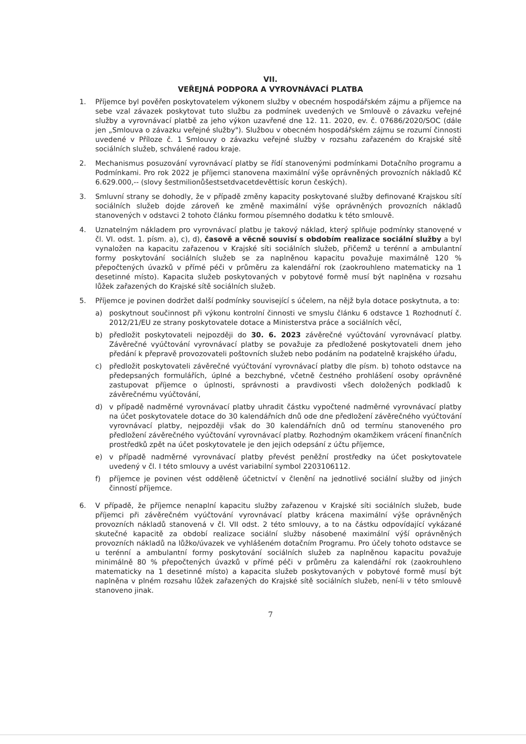VII.
VEŘEJNÁ PODPORA A VYROVNÁVACÍ PLATBA
1. Příjemce byl pověřen poskytovatelem výkonem služby v obecném hospodářském zájmu a příjemce na sebe vzal závazek poskytovat tuto službu za podmínek uvedených ve Smlouvě o závazku veřejné služby a vyrovnávací platbě za jeho výkon uzavřené dne 12. 11. 2020, ev. č. 07686/2020/SOC (dále jen „Smlouva o závazku veřejné služby"). Službou v obecném hospodářském zájmu se rozumí činnosti uvedené v Příloze č. 1 Smlouvy o závazku veřejné služby v rozsahu zařazeném do Krajské sítě sociálních služeb, schválené radou kraje.
2. Mechanismus posuzování vyrovnávací platby se řídí stanovenými podmínkami Dotačního programu a Podmínkami. Pro rok 2022 je příjemci stanovena maximální výše oprávněných provozních nákladů Kč 6.629.000,-- (slovy šestmilionůšestsetdvacetdevěttisíc korun českých).
3. Smluvní strany se dohodly, že v případě změny kapacity poskytované služby definované Krajskou sítí sociálních služeb dojde zároveň ke změně maximální výše oprávněných provozních nákladů stanovených v odstavci 2 tohoto článku formou písemného dodatku k této smlouvě.
4. Uznatelným nákladem pro vyrovnávací platbu je takový náklad, který splňuje podmínky stanovené v čl. VI. odst. 1. písm. a), c), d), časově a věcně souvisí s obdobím realizace sociální služby a byl vynaložen na kapacitu zařazenou v Krajské síti sociálních služeb, přičemž u terénní a ambulantní formy poskytování sociálních služeb se za naplněnou kapacitu považuje maximálně 120 % přepočtených úvazků v přímé péči v průměru za kalendářní rok (zaokrouhleno matematicky na 1 desetinné místo). Kapacita služeb poskytovaných v pobytové formě musí být naplněna v rozsahu lůžek zařazených do Krajské sítě sociálních služeb.
5. Příjemce je povinen dodržet další podmínky související s účelem, na nějž byla dotace poskytnuta, a to:
a) poskytnout součinnost při výkonu kontrolní činnosti ve smyslu článku 6 odstavce 1 Rozhodnutí č. 2012/21/EU ze strany poskytovatele dotace a Ministerstva práce a sociálních věcí,
b) předložit poskytovateli nejpozději do 30. 6. 2023 závěrečné vyúčtování vyrovnávací platby. Závěrečné vyúčtování vyrovnávací platby se považuje za předložené poskytovateli dnem jeho předání k přepravě provozovateli poštovních služeb nebo podáním na podatelně krajského úřadu,
c) předložit poskytovateli závěrečné vyúčtování vyrovnávací platby dle písm. b) tohoto odstavce na předepsaných formulářích, úplné a bezchybné, včetně čestného prohlášení osoby oprávněné zastupovat příjemce o úplnosti, správnosti a pravdivosti všech doložených podkladů k závěrečnému vyúčtování,
d) v případě nadměrné vyrovnávací platby uhradit částku vypočtené nadměrné vyrovnávací platby na účet poskytovatele dotace do 30 kalendářních dnů ode dne předložení závěrečného vyúčtování vyrovnávací platby, nejpozději však do 30 kalendářních dnů od termínu stanoveného pro předložení závěrečného vyúčtování vyrovnávací platby. Rozhodným okamžikem vrácení finančních prostředků zpět na účet poskytovatele je den jejich odepsání z účtu příjemce,
e) v případě nadměrné vyrovnávací platby převést peněžní prostředky na účet poskytovatele uvedený v čl. I této smlouvy a uvést variabilní symbol 2203106112.
f) příjemce je povinen vést odděleně účetnictví v členění na jednotlivé sociální služby od jiných činností příjemce.
6. V případě, že příjemce nenaplní kapacitu služby zařazenou v Krajské síti sociálních služeb, bude příjemci při závěrečném vyúčtování vyrovnávací platby krácena maximální výše oprávněných provozních nákladů stanovená v čl. VII odst. 2 této smlouvy, a to na částku odpovídající vykázané skutečné kapacitě za období realizace sociální služby násobené maximální výší oprávněných provozních nákladů na lůžko/úvazek ve vyhlášeném dotačním Programu. Pro účely tohoto odstavce se u terénní a ambulantní formy poskytování sociálních služeb za naplněnou kapacitu považuje minimálně 80 % přepočtených úvazků v přímé péči v průměru za kalendářní rok (zaokrouhleno matematicky na 1 desetinné místo) a kapacita služeb poskytovaných v pobytové formě musí být naplněna v plném rozsahu lůžek zařazených do Krajské sítě sociálních služeb, není-li v této smlouvě stanoveno jinak.
7